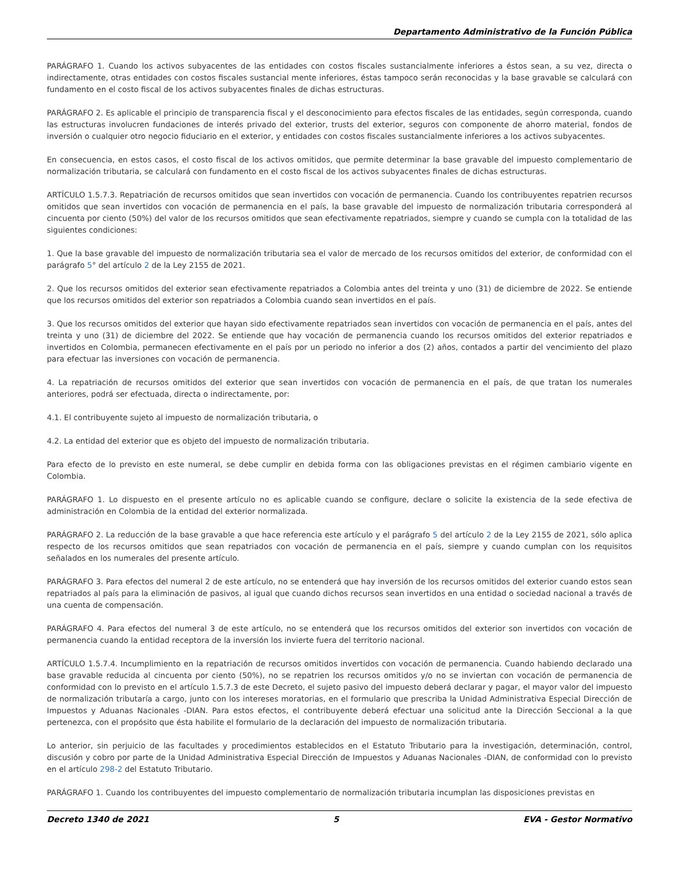Departamento Administrativo de la Función Pública
PARÁGRAFO 1. Cuando los activos subyacentes de las entidades con costos fiscales sustancialmente inferiores a éstos sean, a su vez, directa o indirectamente, otras entidades con costos fiscales sustancial mente inferiores, éstas tampoco serán reconocidas y la base gravable se calculará con fundamento en el costo fiscal de los activos subyacentes finales de dichas estructuras.
PARÁGRAFO 2. Es aplicable el principio de transparencia fiscal y el desconocimiento para efectos fiscales de las entidades, según corresponda, cuando las estructuras involucren fundaciones de interés privado del exterior, trusts del exterior, seguros con componente de ahorro material, fondos de inversión o cualquier otro negocio fiduciario en el exterior, y entidades con costos fiscales sustancialmente inferiores a los activos subyacentes.
En consecuencia, en estos casos, el costo fiscal de los activos omitidos, que permite determinar la base gravable del impuesto complementario de normalización tributaria, se calculará con fundamento en el costo fiscal de los activos subyacentes finales de dichas estructuras.
ARTÍCULO 1.5.7.3. Repatriación de recursos omitidos que sean invertidos con vocación de permanencia. Cuando los contribuyentes repatrien recursos omitidos que sean invertidos con vocación de permanencia en el país, la base gravable del impuesto de normalización tributaria corresponderá al cincuenta por ciento (50%) del valor de los recursos omitidos que sean efectivamente repatriados, siempre y cuando se cumpla con la totalidad de las siguientes condiciones:
1. Que la base gravable del impuesto de normalización tributaria sea el valor de mercado de los recursos omitidos del exterior, de conformidad con el parágrafo 5° del artículo 2 de la Ley 2155 de 2021.
2. Que los recursos omitidos del exterior sean efectivamente repatriados a Colombia antes del treinta y uno (31) de diciembre de 2022. Se entiende que los recursos omitidos del exterior son repatriados a Colombia cuando sean invertidos en el país.
3. Que los recursos omitidos del exterior que hayan sido efectivamente repatriados sean invertidos con vocación de permanencia en el país, antes del treinta y uno (31) de diciembre del 2022. Se entiende que hay vocación de permanencia cuando los recursos omitidos del exterior repatriados e invertidos en Colombia, permanecen efectivamente en el país por un periodo no inferior a dos (2) años, contados a partir del vencimiento del plazo para efectuar las inversiones con vocación de permanencia.
4. La repatriación de recursos omitidos del exterior que sean invertidos con vocación de permanencia en el país, de que tratan los numerales anteriores, podrá ser efectuada, directa o indirectamente, por:
4.1. El contribuyente sujeto al impuesto de normalización tributaria, o
4.2. La entidad del exterior que es objeto del impuesto de normalización tributaria.
Para efecto de lo previsto en este numeral, se debe cumplir en debida forma con las obligaciones previstas en el régimen cambiario vigente en Colombia.
PARÁGRAFO 1. Lo dispuesto en el presente artículo no es aplicable cuando se configure, declare o solicite la existencia de la sede efectiva de administración en Colombia de la entidad del exterior normalizada.
PARÁGRAFO 2. La reducción de la base gravable a que hace referencia este artículo y el parágrafo 5 del artículo 2 de la Ley 2155 de 2021, sólo aplica respecto de los recursos omitidos que sean repatriados con vocación de permanencia en el país, siempre y cuando cumplan con los requisitos señalados en los numerales del presente artículo.
PARÁGRAFO 3. Para efectos del numeral 2 de este artículo, no se entenderá que hay inversión de los recursos omitidos del exterior cuando estos sean repatriados al país para la eliminación de pasivos, al igual que cuando dichos recursos sean invertidos en una entidad o sociedad nacional a través de una cuenta de compensación.
PARÁGRAFO 4. Para efectos del numeral 3 de este artículo, no se entenderá que los recursos omitidos del exterior son invertidos con vocación de permanencia cuando la entidad receptora de la inversión los invierte fuera del territorio nacional.
ARTÍCULO 1.5.7.4. Incumplimiento en la repatriación de recursos omitidos invertidos con vocación de permanencia. Cuando habiendo declarado una base gravable reducida al cincuenta por ciento (50%), no se repatrien los recursos omitidos y/o no se inviertan con vocación de permanencia de conformidad con lo previsto en el artículo 1.5.7.3 de este Decreto, el sujeto pasivo del impuesto deberá declarar y pagar, el mayor valor del impuesto de normalización tributaría a cargo, junto con los intereses moratorias, en el formulario que prescriba la Unidad Administrativa Especial Dirección de Impuestos y Aduanas Nacionales -DIAN. Para estos efectos, el contribuyente deberá efectuar una solicitud ante la Dirección Seccional a la que pertenezca, con el propósito que ésta habilite el formulario de la declaración del impuesto de normalización tributaria.
Lo anterior, sin perjuicio de las facultades y procedimientos establecidos en el Estatuto Tributario para la investigación, determinación, control, discusión y cobro por parte de la Unidad Administrativa Especial Dirección de Impuestos y Aduanas Nacionales -DIAN, de conformidad con lo previsto en el artículo 298-2 del Estatuto Tributario.
PARÁGRAFO 1. Cuando los contribuyentes del impuesto complementario de normalización tributaria incumplan las disposiciones previstas en
Decreto 1340 de 2021 5 EVA - Gestor Normativo